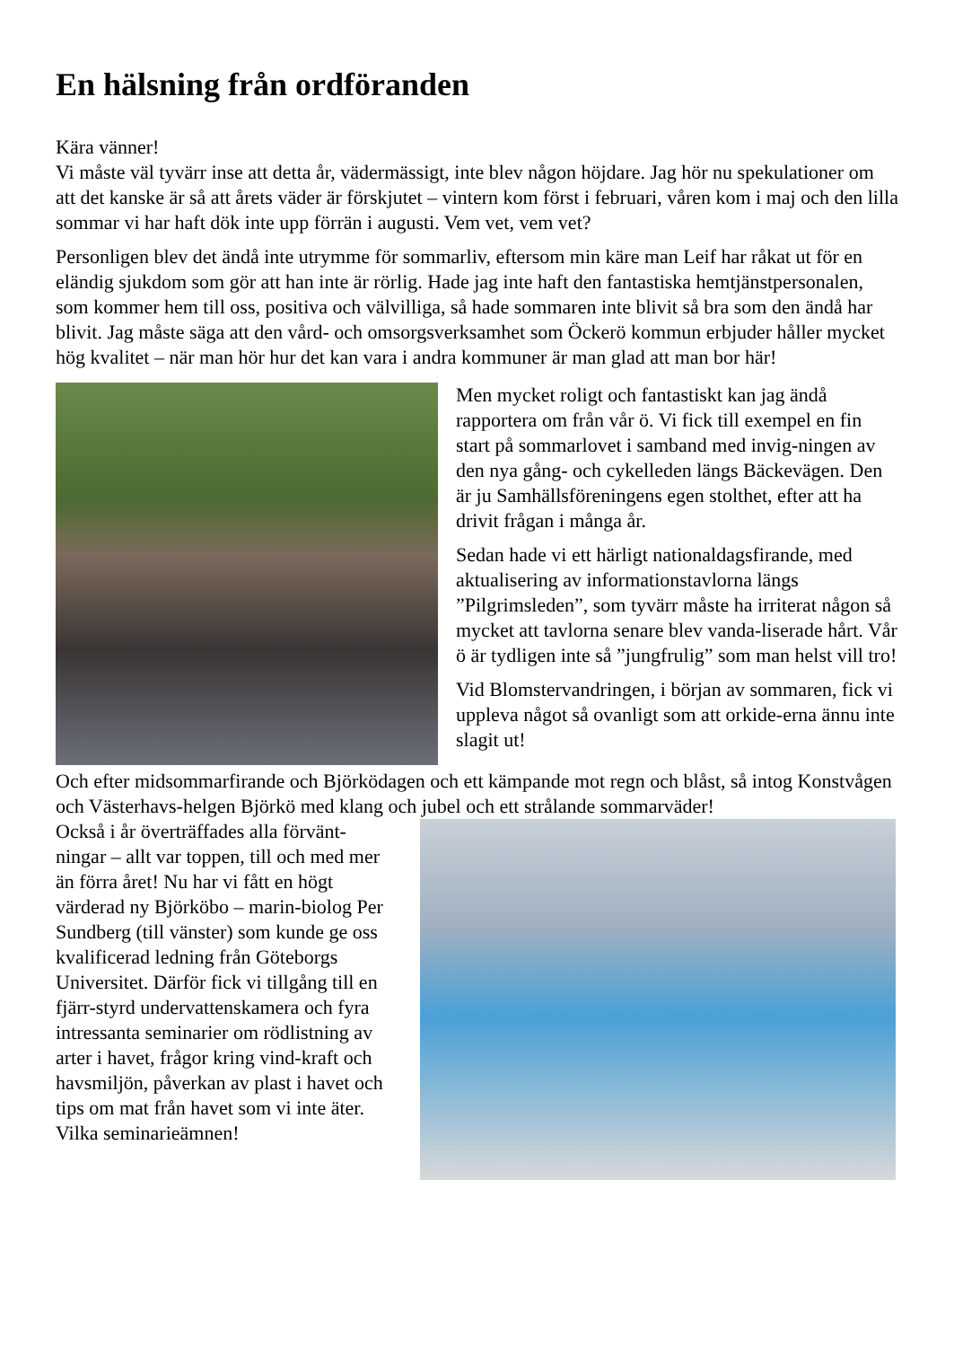En hälsning från ordföranden
Kära vänner!
Vi måste väl tyvärr inse att detta år, vädermässigt, inte blev någon höjdare. Jag hör nu spekulationer om att det kanske är så att årets väder är förskjutet – vintern kom först i februari, våren kom i maj och den lilla sommar vi har haft dök inte upp förrän i augusti. Vem vet, vem vet?
Personligen blev det ändå inte utrymme för sommarliv, eftersom min käre man Leif har råkat ut för en eländig sjukdom som gör att han inte är rörlig. Hade jag inte haft den fantastiska hemtjänstpersonalen, som kommer hem till oss, positiva och välvilliga, så hade sommaren inte blivit så bra som den ändå har blivit. Jag måste säga att den vård- och omsorgsverksamhet som Öckerö kommun erbjuder håller mycket hög kvalitet – när man hör hur det kan vara i andra kommuner är man glad att man bor här!
Men mycket roligt och fantastiskt kan jag ändå rapportera om från vår ö. Vi fick till exempel en fin start på sommarlovet i samband med invig-ningen av den nya gång- och cykelleden längs Bäckevägen. Den är ju Samhällsföreningens egen stolthet, efter att ha drivit frågan i många år.
Sedan hade vi ett härligt nationaldagsfirande, med aktualisering av informationstavlorna längs ”Pilgrimsleden”, som tyvärr måste ha irriterat någon så mycket att tavlorna senare blev vanda-liserade hårt. Vår ö är tydligen inte så ”jungfrulig” som man helst vill tro!
Vid Blomstervandringen, i början av sommaren, fick vi uppleva något så ovanligt som att orkide-erna ännu inte slagit ut!
Och efter midsommarfirande och Björködagen och ett kämpande mot regn och blåst, så intog Konstvågen och Västerhavs-helgen Björkö med klang och jubel och ett strålande sommarväder!
Också i år överträffades alla förvänt-ningar – allt var toppen, till och med mer än förra året! Nu har vi fått en högt värderad ny Björköbo – marin-biolog Per Sundberg (till vänster) som kunde ge oss kvalificerad ledning från Göteborgs Universitet. Därför fick vi tillgång till en fjärr-styrd undervattenskamera och fyra intressanta seminarier om rödlistning av arter i havet, frågor kring vind-kraft och havsmiljön, påverkan av plast i havet och tips om mat från havet som vi inte äter. Vilka seminarieämnen!